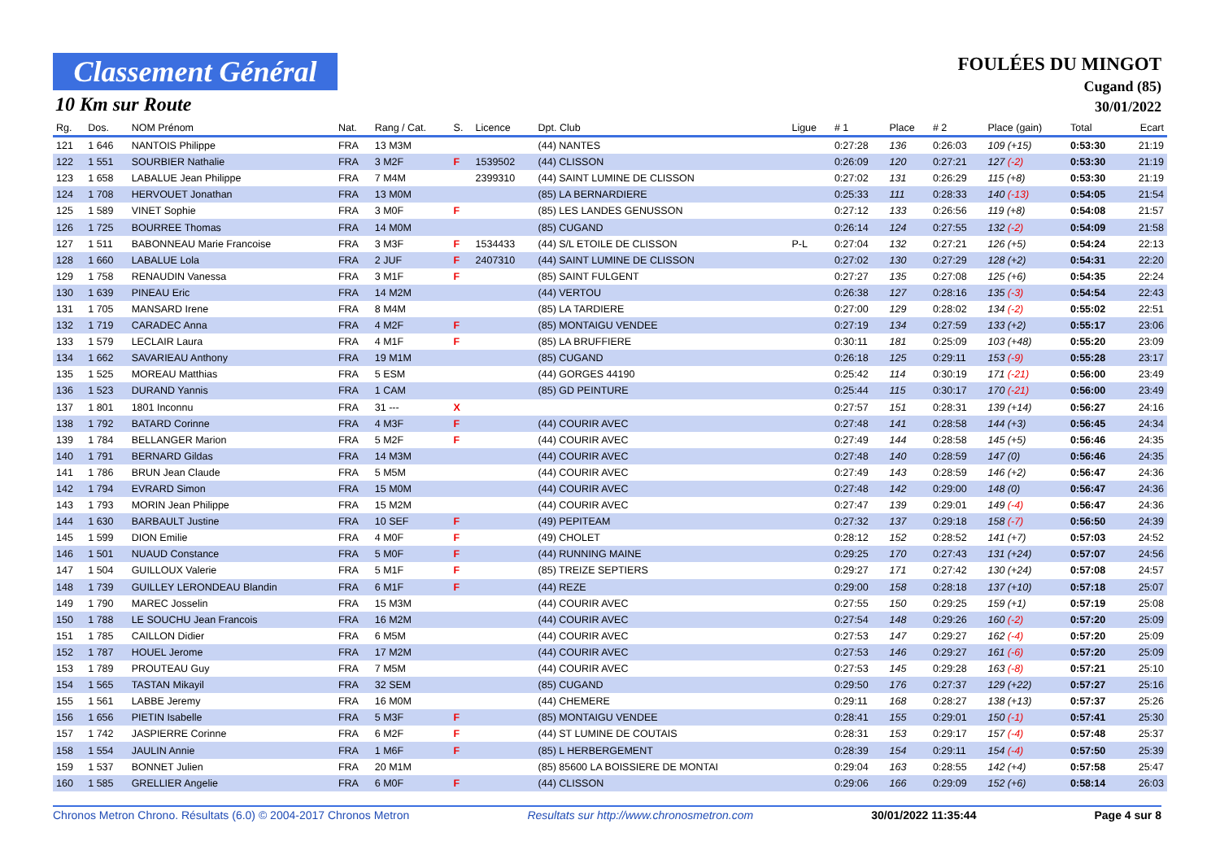Classement Général
10 Km sur Route
FOULÉES DU MINGOT
Cugand (85)
30/01/2022
| Rg. | Dos. | NOM Prénom | Nat. | Rang / Cat. | S. | Licence | Dpt. Club | Ligue | # 1 | Place | # 2 | Place (gain) | Total | Ecart |
| --- | --- | --- | --- | --- | --- | --- | --- | --- | --- | --- | --- | --- | --- | --- |
| 121 | 1 646 | NANTOIS Philippe | FRA | 13 M3M | | | (44) NANTES | | 0:27:28 | 136 | 0:26:03 | 109 (+15) | 0:53:30 | 21:19 |
| 122 | 1 551 | SOURBIER Nathalie | FRA | 3 M2F | F | 1539502 | (44) CLISSON | | 0:26:09 | 120 | 0:27:21 | 127 (-2) | 0:53:30 | 21:19 |
| 123 | 1 658 | LABALUE Jean Philippe | FRA | 7 M4M | | 2399310 | (44) SAINT LUMINE DE CLISSON | | 0:27:02 | 131 | 0:26:29 | 115 (+8) | 0:53:30 | 21:19 |
| 124 | 1 708 | HERVOUET Jonathan | FRA | 13 M0M | | | (85) LA BERNARDIERE | | 0:25:33 | 111 | 0:28:33 | 140 (-13) | 0:54:05 | 21:54 |
| 125 | 1 589 | VINET Sophie | FRA | 3 M0F | F | | (85) LES LANDES GENUSSON | | 0:27:12 | 133 | 0:26:56 | 119 (+8) | 0:54:08 | 21:57 |
| 126 | 1 725 | BOURREE Thomas | FRA | 14 M0M | | | (85) CUGAND | | 0:26:14 | 124 | 0:27:55 | 132 (-2) | 0:54:09 | 21:58 |
| 127 | 1 511 | BABONNEAU Marie Francoise | FRA | 3 M3F | F | 1534433 | (44) S/L ETOILE DE CLISSON | P-L | 0:27:04 | 132 | 0:27:21 | 126 (+5) | 0:54:24 | 22:13 |
| 128 | 1 660 | LABALUE Lola | FRA | 2 JUF | F | 2407310 | (44) SAINT LUMINE DE CLISSON | | 0:27:02 | 130 | 0:27:29 | 128 (+2) | 0:54:31 | 22:20 |
| 129 | 1 758 | RENAUDIN Vanessa | FRA | 3 M1F | F | | (85) SAINT FULGENT | | 0:27:27 | 135 | 0:27:08 | 125 (+6) | 0:54:35 | 22:24 |
| 130 | 1 639 | PINEAU Eric | FRA | 14 M2M | | | (44) VERTOU | | 0:26:38 | 127 | 0:28:16 | 135 (-3) | 0:54:54 | 22:43 |
| 131 | 1 705 | MANSARD Irene | FRA | 8 M4M | | | (85) LA TARDIERE | | 0:27:00 | 129 | 0:28:02 | 134 (-2) | 0:55:02 | 22:51 |
| 132 | 1 719 | CARADEC Anna | FRA | 4 M2F | F | | (85) MONTAIGU VENDEE | | 0:27:19 | 134 | 0:27:59 | 133 (+2) | 0:55:17 | 23:06 |
| 133 | 1 579 | LECLAIR Laura | FRA | 4 M1F | F | | (85) LA BRUFFIERE | | 0:30:11 | 181 | 0:25:09 | 103 (+48) | 0:55:20 | 23:09 |
| 134 | 1 662 | SAVARIEAU Anthony | FRA | 19 M1M | | | (85) CUGAND | | 0:26:18 | 125 | 0:29:11 | 153 (-9) | 0:55:28 | 23:17 |
| 135 | 1 525 | MOREAU Matthias | FRA | 5 ESM | | | (44) GORGES 44190 | | 0:25:42 | 114 | 0:30:19 | 171 (-21) | 0:56:00 | 23:49 |
| 136 | 1 523 | DURAND Yannis | FRA | 1 CAM | | | (85) GD PEINTURE | | 0:25:44 | 115 | 0:30:17 | 170 (-21) | 0:56:00 | 23:49 |
| 137 | 1 801 | 1801 Inconnu | FRA | 31 --- | X | | | | 0:27:57 | 151 | 0:28:31 | 139 (+14) | 0:56:27 | 24:16 |
| 138 | 1 792 | BATARD Corinne | FRA | 4 M3F | F | | (44) COURIR AVEC | | 0:27:48 | 141 | 0:28:58 | 144 (+3) | 0:56:45 | 24:34 |
| 139 | 1 784 | BELLANGER Marion | FRA | 5 M2F | F | | (44) COURIR AVEC | | 0:27:49 | 144 | 0:28:58 | 145 (+5) | 0:56:46 | 24:35 |
| 140 | 1 791 | BERNARD Gildas | FRA | 14 M3M | | | (44) COURIR AVEC | | 0:27:48 | 140 | 0:28:59 | 147 (0) | 0:56:46 | 24:35 |
| 141 | 1 786 | BRUN Jean Claude | FRA | 5 M5M | | | (44) COURIR AVEC | | 0:27:49 | 143 | 0:28:59 | 146 (+2) | 0:56:47 | 24:36 |
| 142 | 1 794 | EVRARD Simon | FRA | 15 M0M | | | (44) COURIR AVEC | | 0:27:48 | 142 | 0:29:00 | 148 (0) | 0:56:47 | 24:36 |
| 143 | 1 793 | MORIN Jean Philippe | FRA | 15 M2M | | | (44) COURIR AVEC | | 0:27:47 | 139 | 0:29:01 | 149 (-4) | 0:56:47 | 24:36 |
| 144 | 1 630 | BARBAULT Justine | FRA | 10 SEF | F | | (49) PEPITEAM | | 0:27:32 | 137 | 0:29:18 | 158 (-7) | 0:56:50 | 24:39 |
| 145 | 1 599 | DION Emilie | FRA | 4 M0F | F | | (49) CHOLET | | 0:28:12 | 152 | 0:28:52 | 141 (+7) | 0:57:03 | 24:52 |
| 146 | 1 501 | NUAUD Constance | FRA | 5 M0F | F | | (44) RUNNING MAINE | | 0:29:25 | 170 | 0:27:43 | 131 (+24) | 0:57:07 | 24:56 |
| 147 | 1 504 | GUILLOUX Valerie | FRA | 5 M1F | F | | (85) TREIZE SEPTIERS | | 0:29:27 | 171 | 0:27:42 | 130 (+24) | 0:57:08 | 24:57 |
| 148 | 1 739 | GUILLEY LERONDEAU Blandin | FRA | 6 M1F | F | | (44) REZE | | 0:29:00 | 158 | 0:28:18 | 137 (+10) | 0:57:18 | 25:07 |
| 149 | 1 790 | MAREC Josselin | FRA | 15 M3M | | | (44) COURIR AVEC | | 0:27:55 | 150 | 0:29:25 | 159 (+1) | 0:57:19 | 25:08 |
| 150 | 1 788 | LE SOUCHU Jean Francois | FRA | 16 M2M | | | (44) COURIR AVEC | | 0:27:54 | 148 | 0:29:26 | 160 (-2) | 0:57:20 | 25:09 |
| 151 | 1 785 | CAILLON Didier | FRA | 6 M5M | | | (44) COURIR AVEC | | 0:27:53 | 147 | 0:29:27 | 162 (-4) | 0:57:20 | 25:09 |
| 152 | 1 787 | HOUEL Jerome | FRA | 17 M2M | | | (44) COURIR AVEC | | 0:27:53 | 146 | 0:29:27 | 161 (-6) | 0:57:20 | 25:09 |
| 153 | 1 789 | PROUTEAU Guy | FRA | 7 M5M | | | (44) COURIR AVEC | | 0:27:53 | 145 | 0:29:28 | 163 (-8) | 0:57:21 | 25:10 |
| 154 | 1 565 | TASTAN Mikayil | FRA | 32 SEM | | | (85) CUGAND | | 0:29:50 | 176 | 0:27:37 | 129 (+22) | 0:57:27 | 25:16 |
| 155 | 1 561 | LABBE Jeremy | FRA | 16 M0M | | | (44) CHEMERE | | 0:29:11 | 168 | 0:28:27 | 138 (+13) | 0:57:37 | 25:26 |
| 156 | 1 656 | PIETIN Isabelle | FRA | 5 M3F | F | | (85) MONTAIGU VENDEE | | 0:28:41 | 155 | 0:29:01 | 150 (-1) | 0:57:41 | 25:30 |
| 157 | 1 742 | JASPIERRE Corinne | FRA | 6 M2F | F | | (44) ST LUMINE DE COUTAIS | | 0:28:31 | 153 | 0:29:17 | 157 (-4) | 0:57:48 | 25:37 |
| 158 | 1 554 | JAULIN Annie | FRA | 1 M6F | F | | (85) L HERBERGEMENT | | 0:28:39 | 154 | 0:29:11 | 154 (-4) | 0:57:50 | 25:39 |
| 159 | 1 537 | BONNET Julien | FRA | 20 M1M | | | (85) 85600 LA BOISSIERE DE MONTAI | | 0:29:04 | 163 | 0:28:55 | 142 (+4) | 0:57:58 | 25:47 |
| 160 | 1 585 | GRELLIER Angelie | FRA | 6 M0F | F | | (44) CLISSON | | 0:29:06 | 166 | 0:29:09 | 152 (+6) | 0:58:14 | 26:03 |
Chronos Metron Chrono. Résultats (6.0) © 2004-2017 Chronos Metron Resultats sur http://www.chronosmetron.com 30/01/2022 11:35:44 Page 4 sur 8